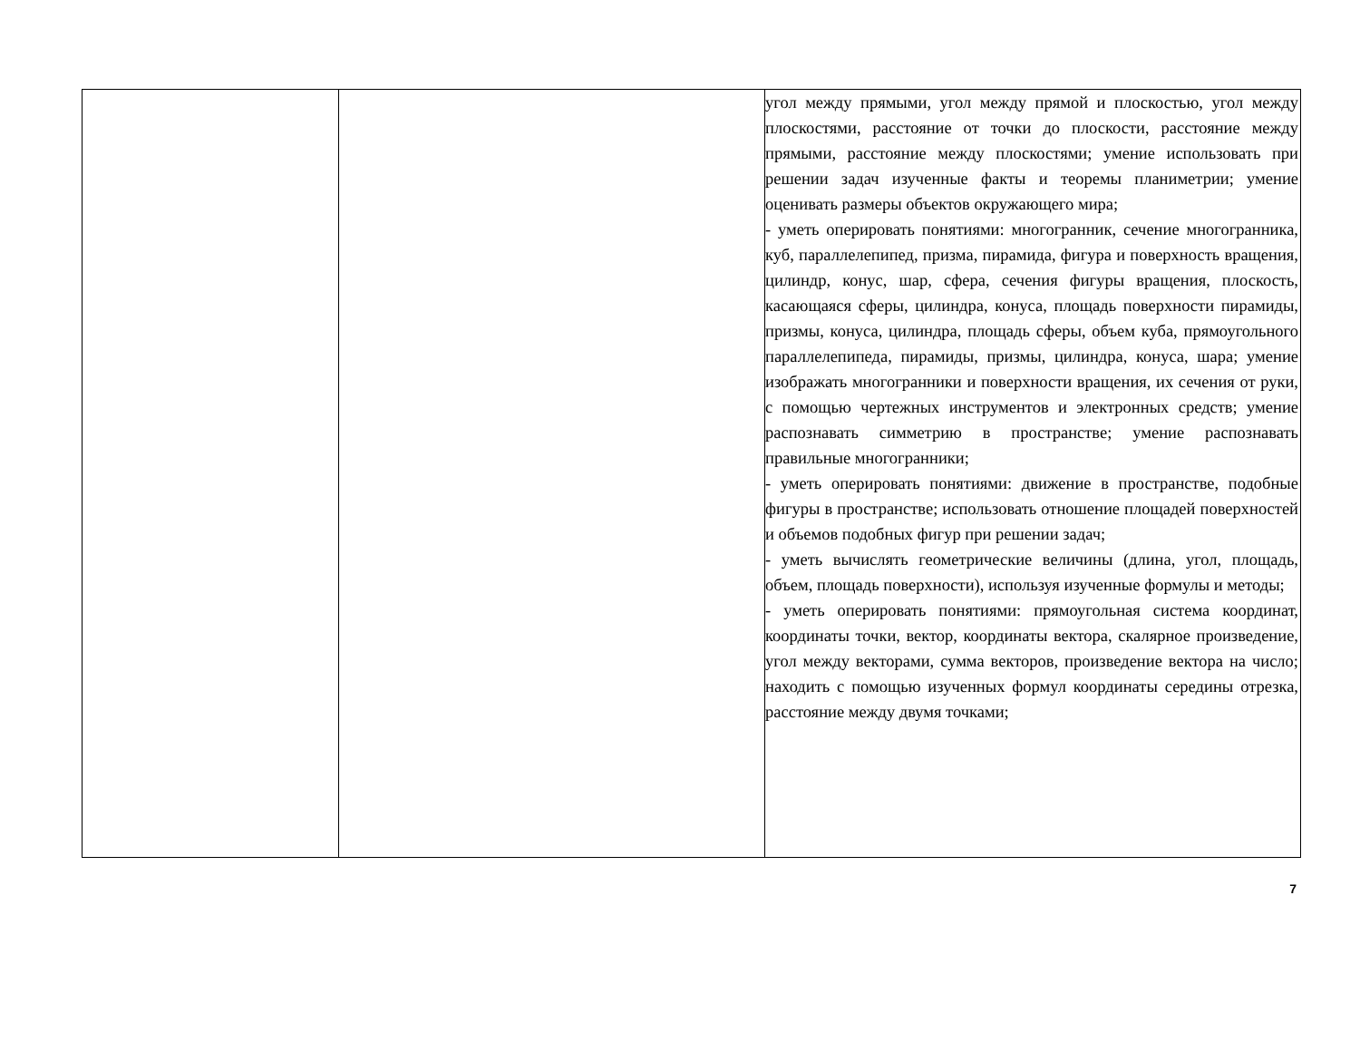| | | угол между прямыми, угол между прямой и плоскостью, угол между плоскостями, расстояние от точки до плоскости, расстояние между прямыми, расстояние между плоскостями; умение использовать при решении задач изученные факты и теоремы планиметрии; умение оценивать размеры объектов окружающего мира; - уметь оперировать понятиями: многогранник, сечение многогранника, куб, параллелепипед, призма, пирамида, фигура и поверхность вращения, цилиндр, конус, шар, сфера, сечения фигуры вращения, плоскость, касающаяся сферы, цилиндра, конуса, площадь поверхности пирамиды, призмы, конуса, цилиндра, площадь сферы, объем куба, прямоугольного параллелепипеда, пирамиды, призмы, цилиндра, конуса, шара; умение изображать многогранники и поверхности вращения, их сечения от руки, с помощью чертежных инструментов и электронных средств; умение распознавать симметрию в пространстве; умение распознавать правильные многогранники; - уметь оперировать понятиями: движение в пространстве, подобные фигуры в пространстве; использовать отношение площадей поверхностей и объемов подобных фигур при решении задач; - уметь вычислять геометрические величины (длина, угол, площадь, объем, площадь поверхности), используя изученные формулы и методы; - уметь оперировать понятиями: прямоугольная система координат, координаты точки, вектор, координаты вектора, скалярное произведение, угол между векторами, сумма векторов, произведение вектора на число; находить с помощью изученных формул координаты середины отрезка, расстояние между двумя точками; |
7